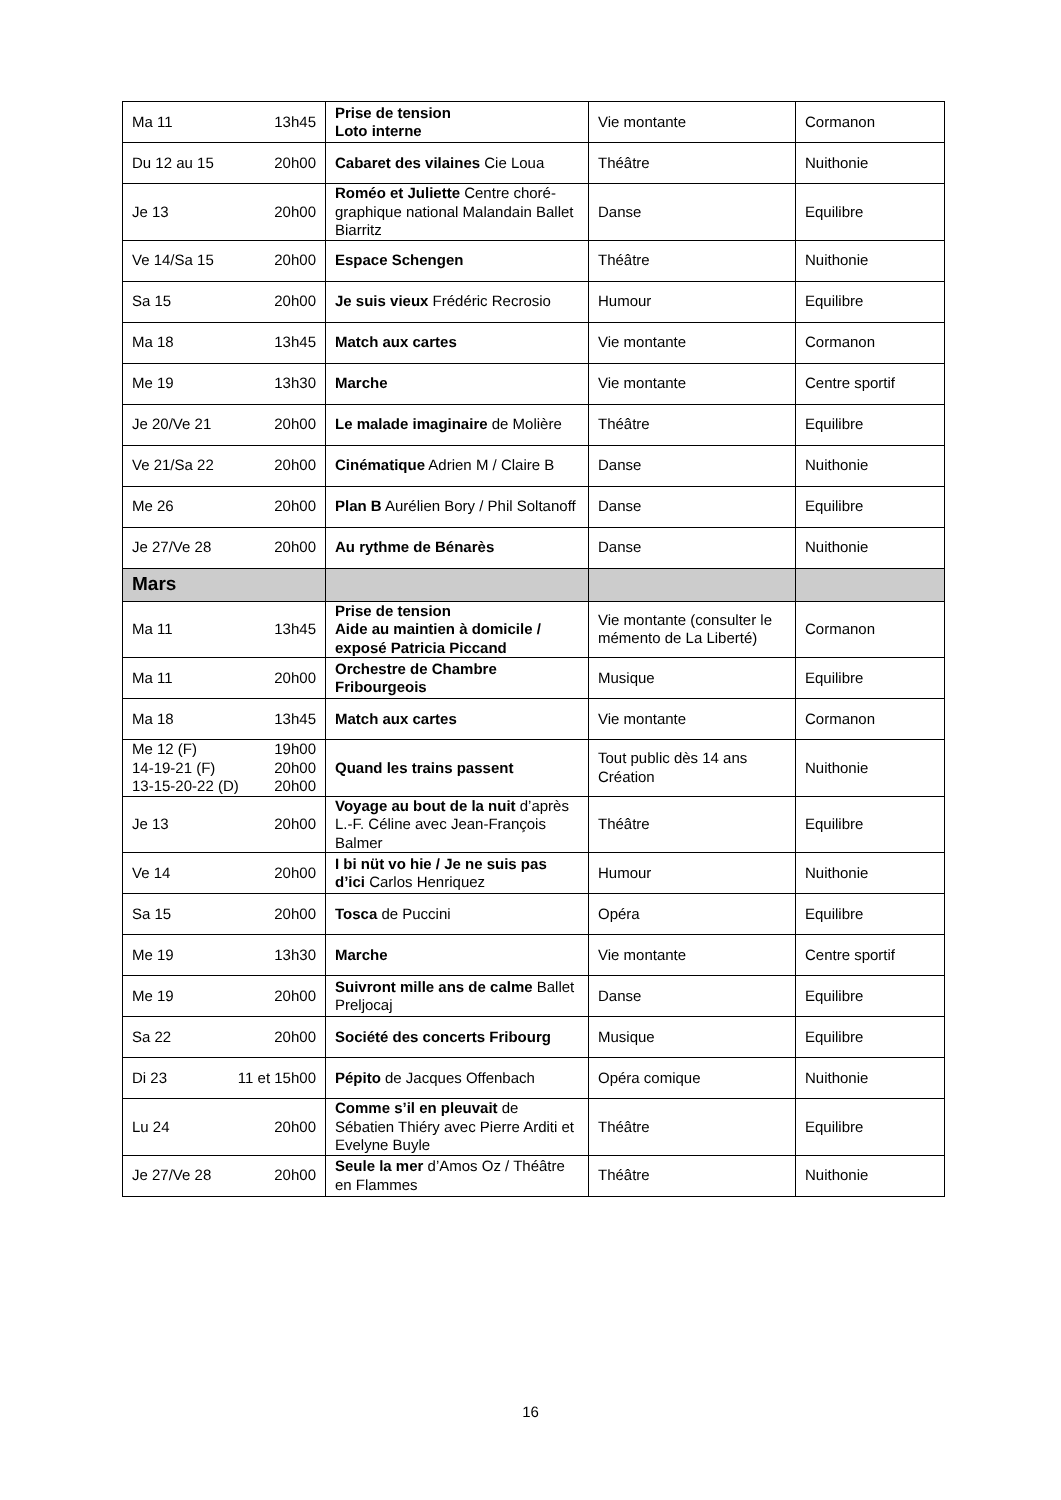| Ma 11 13h45 | Prise de tension Loto interne | Vie montante | Cormanon |
| Du 12 au 15 20h00 | Cabaret des vilaines Cie Loua | Théâtre | Nuithonie |
| Je 13 20h00 | Roméo et Juliette Centre choré-graphique national Malandain Ballet Biarritz | Danse | Equilibre |
| Ve 14/Sa 15 20h00 | Espace Schengen | Théâtre | Nuithonie |
| Sa 15 20h00 | Je suis vieux Frédéric Recrosio | Humour | Equilibre |
| Ma 18 13h45 | Match aux cartes | Vie montante | Cormanon |
| Me 19 13h30 | Marche | Vie montante | Centre sportif |
| Je 20/Ve 21 20h00 | Le malade imaginaire de Molière | Théâtre | Equilibre |
| Ve 21/Sa 22 20h00 | Cinématique Adrien M / Claire B | Danse | Nuithonie |
| Me 26 20h00 | Plan B Aurélien Bory / Phil Soltanoff | Danse | Equilibre |
| Je 27/Ve 28 20h00 | Au rythme de Bénarès | Danse | Nuithonie |
| Mars | | | |
| Ma 11 13h45 | Prise de tension Aide au maintien à domicile / exposé Patricia Piccand | Vie montante (consulter le mémento de La Liberté) | Cormanon |
| Ma 11 20h00 | Orchestre de Chambre Fribourgeois | Musique | Equilibre |
| Ma 18 13h45 | Match aux cartes | Vie montante | Cormanon |
| Me 12 (F) 14-19-21 (F) 13-15-20-22 (D) 19h00 20h00 20h00 | Quand les trains passent | Tout public dès 14 ans Création | Nuithonie |
| Je 13 20h00 | Voyage au bout de la nuit d’après L.-F. Céline avec Jean-François Balmer | Théâtre | Equilibre |
| Ve 14 20h00 | I bi nüt vo hie / Je ne suis pas d’ici Carlos Henriquez | Humour | Nuithonie |
| Sa 15 20h00 | Tosca de Puccini | Opéra | Equilibre |
| Me 19 13h30 | Marche | Vie montante | Centre sportif |
| Me 19 20h00 | Suivront mille ans de calme Ballet Preljocaj | Danse | Equilibre |
| Sa 22 20h00 | Société des concerts Fribourg | Musique | Equilibre |
| Di 23 11 et 15h00 | Pépito de Jacques Offenbach | Opéra comique | Nuithonie |
| Lu 24 20h00 | Comme s’il en pleuvait de Sébatien Thiéry avec Pierre Arditi et Evelyne Buyle | Théâtre | Equilibre |
| Je 27/Ve 28 20h00 | Seule la mer d’Amos Oz / Théâtre en Flammes | Théâtre | Nuithonie |
16